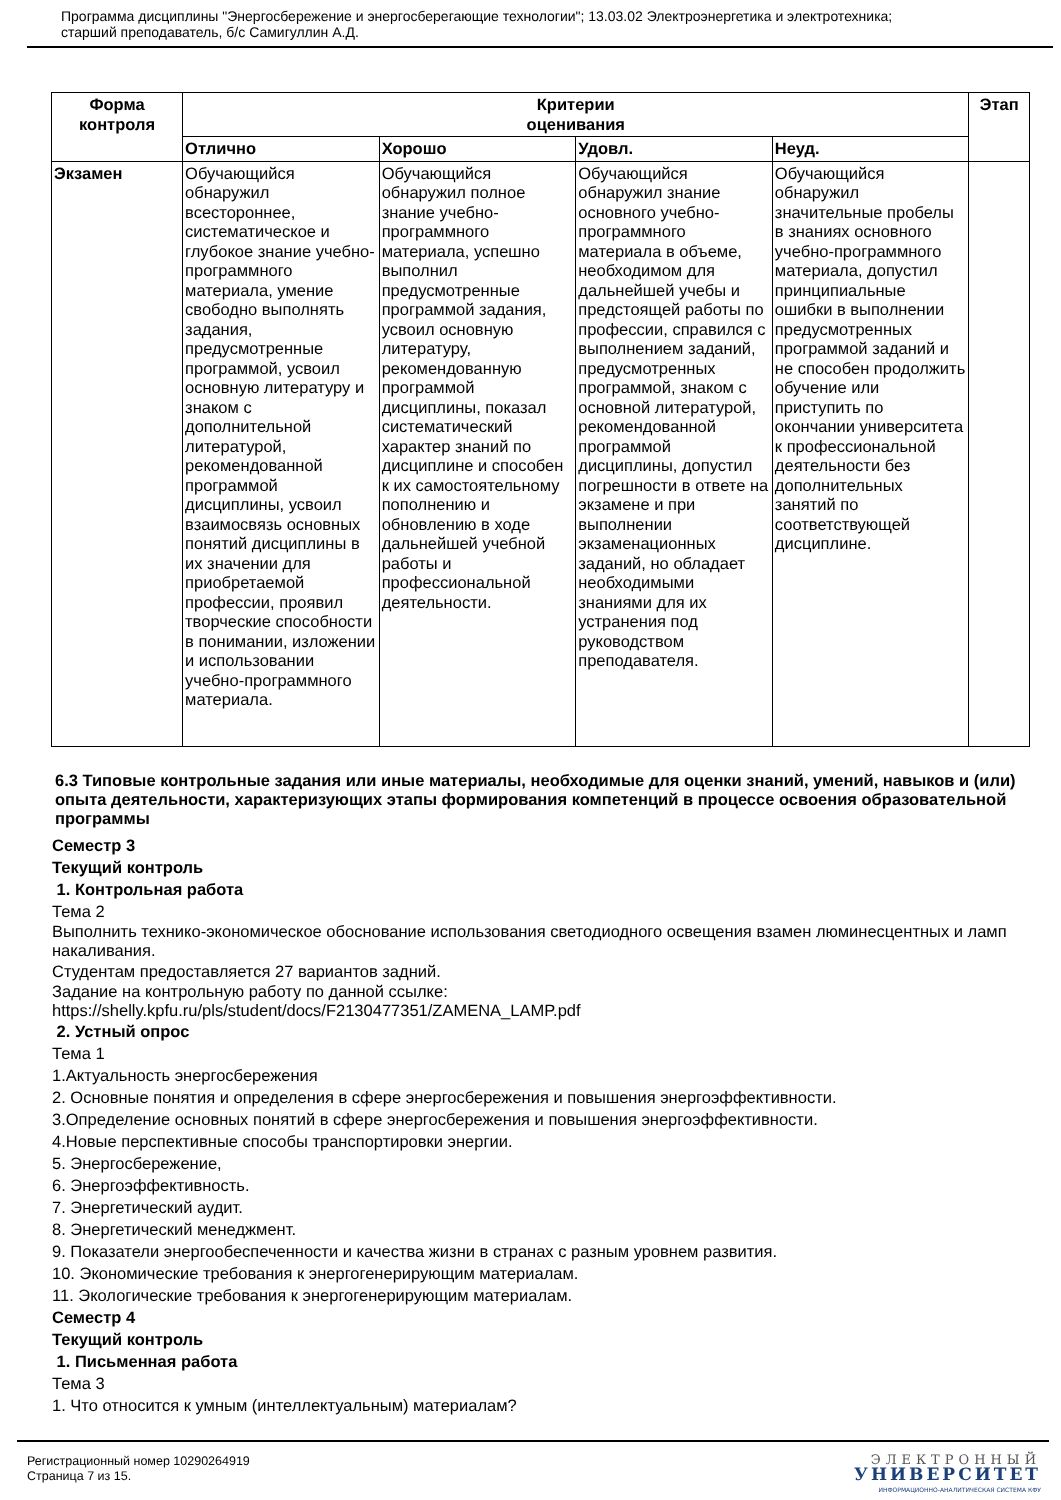Программа дисциплины "Энергосбережение и энергосберегающие технологии"; 13.03.02 Электроэнергетика и электротехника;
старший преподаватель, б/с Самигуллин А.Д.
| Форма контроля | Критерии оценивания | | | | Этап |
| --- | --- | --- | --- | --- | --- |
| | Отлично | Хорошо | Удовл. | Неуд. | |
| Экзамен | Обучающийся обнаружил всестороннее, систематическое и глубокое знание учебно-программного материала, умение свободно выполнять задания, предусмотренные программой, усвоил основную литературу и знаком с дополнительной литературой, рекомендованной программой дисциплины, усвоил взаимосвязь основных понятий дисциплины в их значении для приобретаемой профессии, проявил творческие способности в понимании, изложении и использовании учебно-программного материала. | Обучающийся обнаружил полное знание учебно-программного материала, успешно выполнил предусмотренные программой задания, усвоил основную литературу, рекомендованную программой дисциплины, показал систематический характер знаний по дисциплине и способен к их самостоятельному пополнению и обновлению в ходе дальнейшей учебной работы и профессиональной деятельности. | Обучающийся обнаружил знание основного учебно-программного материала в объеме, необходимом для дальнейшей учебы и предстоящей работы по профессии, справился с выполнением заданий, предусмотренных программой, знаком с основной литературой, рекомендованной программой дисциплины, допустил погрешности в ответе на экзамене и при выполнении экзаменационных заданий, но обладает необходимыми знаниями для их устранения под руководством преподавателя. | Обучающийся обнаружил значительные пробелы в знаниях основного учебно-программного материала, допустил принципиальные ошибки в выполнении предусмотренных программой заданий и не способен продолжить обучение или приступить по окончании университета к профессиональной деятельности без дополнительных занятий по соответствующей дисциплине. | |
6.3 Типовые контрольные задания или иные материалы, необходимые для оценки знаний, умений, навыков и (или) опыта деятельности, характеризующих этапы формирования компетенций в процессе освоения образовательной программы
Семестр 3
Текущий контроль
1. Контрольная работа
Тема 2
Выполнить технико-экономическое обоснование использования светодиодного освещения взамен люминесцентных и ламп накаливания.
Студентам предоставляется 27 вариантов задний.
Задание на контрольную работу по данной ссылке:
https://shelly.kpfu.ru/pls/student/docs/F2130477351/ZAMENA_LAMP.pdf
2. Устный опрос
Тема 1
1.Актуальность энергосбережения
2. Основные понятия и определения в сфере энергосбережения и повышения энергоэффективности.
3.Определение основных понятий в сфере энергосбережения и повышения энергоэффективности.
4.Новые перспективные способы транспортировки энергии.
5. Энергосбережение,
6. Энергоэффективность.
7. Энергетический аудит.
8. Энергетический менеджмент.
9. Показатели энергообеспеченности и качества жизни в странах с разным уровнем развития.
10. Экономические требования к энергогенерирующим материалам.
11. Экологические требования к энергогенерирующим материалам.
Семестр 4
Текущий контроль
1. Письменная работа
Тема 3
1. Что относится к умным (интеллектуальным) материалам?
Регистрационный номер 10290264919
Страница 7 из 15.
ЭЛЕКТРОННЫЙ
УНИВЕРСИТЕТ
ИНФОРМАЦИОННО-АНАЛИТИЧЕСКАЯ СИСТЕМА КФУ